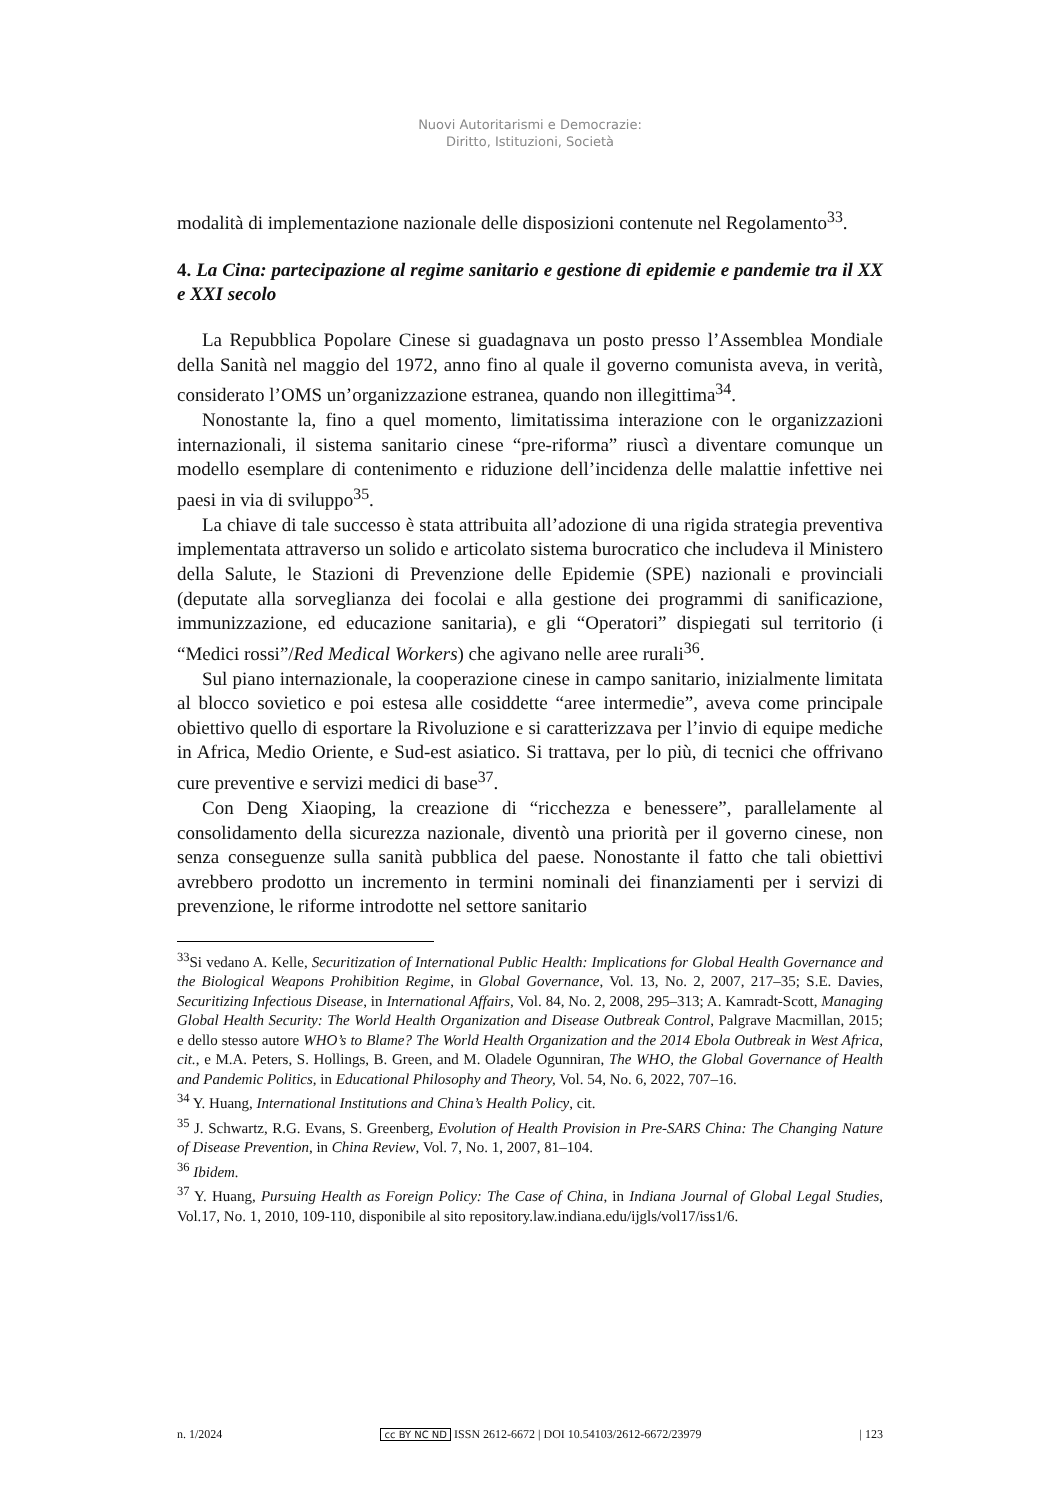Nuovi Autoritarismi e Democrazie:
Diritto, Istituzioni, Società
modalità di implementazione nazionale delle disposizioni contenute nel Regolamento<sup>33</sup>.
4. La Cina: partecipazione al regime sanitario e gestione di epidemie e pandemie tra il XX e XXI secolo
La Repubblica Popolare Cinese si guadagnava un posto presso l’Assemblea Mondiale della Sanità nel maggio del 1972, anno fino al quale il governo comunista aveva, in verità, considerato l’OMS un’organizzazione estranea, quando non illegittima<sup>34</sup>.
Nonostante la, fino a quel momento, limitatissima interazione con le organizzazioni internazionali, il sistema sanitario cinese “pre-riforma” riuscì a diventare comunque un modello esemplare di contenimento e riduzione dell’incidenza delle malattie infettive nei paesi in via di sviluppo<sup>35</sup>.
La chiave di tale successo è stata attribuita all’adozione di una rigida strategia preventiva implementata attraverso un solido e articolato sistema burocratico che includeva il Ministero della Salute, le Stazioni di Prevenzione delle Epidemie (SPE) nazionali e provinciali (deputate alla sorveglianza dei focolai e alla gestione dei programmi di sanificazione, immunizzazione, ed educazione sanitaria), e gli “Operatori” dispiegati sul territorio (i “Medici rossi”/Red Medical Workers) che agivano nelle aree rurali<sup>36</sup>.
Sul piano internazionale, la cooperazione cinese in campo sanitario, inizialmente limitata al blocco sovietico e poi estesa alle cosiddette “aree intermedie”, aveva come principale obiettivo quello di esportare la Rivoluzione e si caratterizzava per l’invio di equipe mediche in Africa, Medio Oriente, e Sud-est asiatico. Si trattava, per lo più, di tecnici che offrivano cure preventive e servizi medici di base<sup>37</sup>.
Con Deng Xiaoping, la creazione di “ricchezza e benessere”, parallelamente al consolidamento della sicurezza nazionale, diventò una priorità per il governo cinese, non senza conseguenze sulla sanità pubblica del paese. Nonostante il fatto che tali obiettivi avrebbero prodotto un incremento in termini nominali dei finanziamenti per i servizi di prevenzione, le riforme introdotte nel settore sanitario
<sup>33</sup>Si vedano A. Kelle, Securitization of International Public Health: Implications for Global Health Governance and the Biological Weapons Prohibition Regime, in Global Governance, Vol. 13, No. 2, 2007, 217–35; S.E. Davies, Securitizing Infectious Disease, in International Affairs, Vol. 84, No. 2, 2008, 295–313; A. Kamradt-Scott, Managing Global Health Security: The World Health Organization and Disease Outbreak Control, Palgrave Macmillan, 2015; e dello stesso autore WHO’s to Blame? The World Health Organization and the 2014 Ebola Outbreak in West Africa, cit., e M.A. Peters, S. Hollings, B. Green, and M. Oladele Ogunniran, The WHO, the Global Governance of Health and Pandemic Politics, in Educational Philosophy and Theory, Vol. 54, No. 6, 2022, 707–16.
<sup>34</sup> Y. Huang, International Institutions and China’s Health Policy, cit.
<sup>35</sup> J. Schwartz, R.G. Evans, S. Greenberg, Evolution of Health Provision in Pre-SARS China: The Changing Nature of Disease Prevention, in China Review, Vol. 7, No. 1, 2007, 81–104.
<sup>36</sup> Ibidem.
<sup>37</sup> Y. Huang, Pursuing Health as Foreign Policy: The Case of China, in Indiana Journal of Global Legal Studies, Vol.17, No. 1, 2010, 109-110, disponibile al sito repository.law.indiana.edu/ijgls/vol17/iss1/6.
n. 1/2024 cc BY NC ND ISSN 2612-6672 | DOI 10.54103/2612-6672/23979 | 123